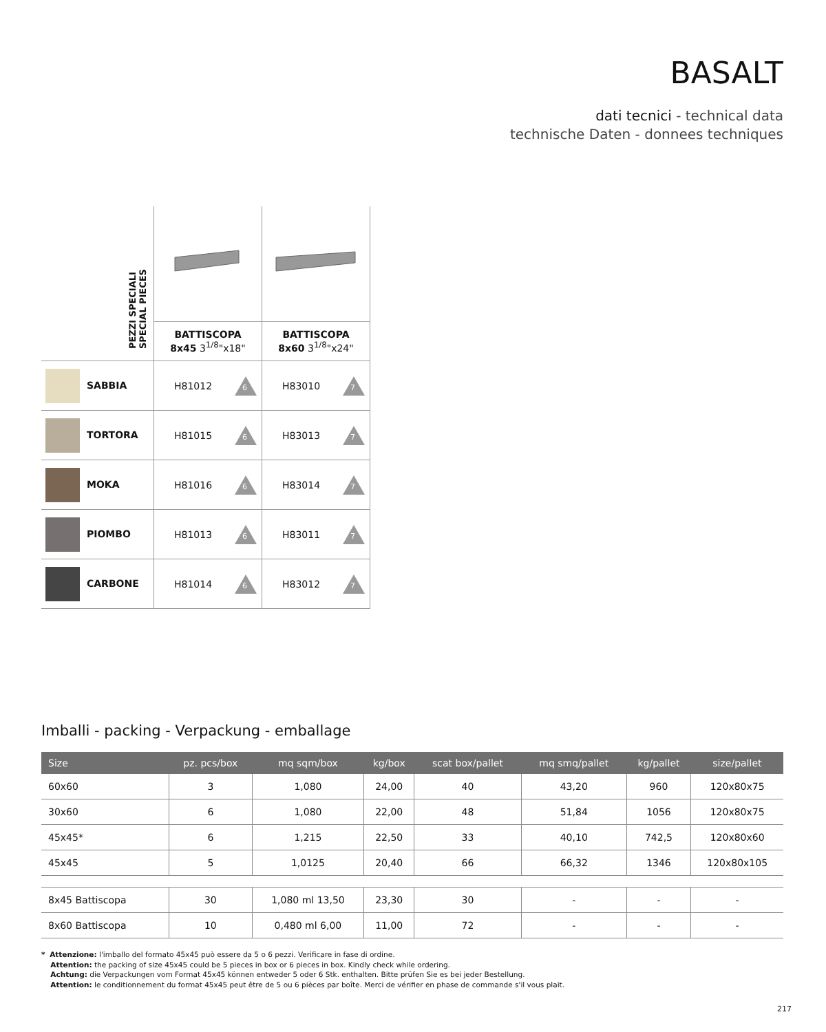BASALT
dati tecnici - technical data
technische Daten - donnees techniques
| PEZZI SPECIALI SPECIAL PIECES | | |
| | BATTISCOPA 8x45 3<sup>1/8</sup>"x18" | BATTISCOPA 8x60 3<sup>1/8</sup>"x24" |
| SABBIA | H81012 6 | H83010 7 |
| TORTORA | H81015 6 | H83013 7 |
| MOKA | H81016 6 | H83014 7 |
| PIOMBO | H81013 6 | H83011 7 |
| CARBONE | H81014 6 | H83012 7 |
Imballi - packing - Verpackung - emballage
| Size | pz. pcs/box | mq sqm/box | kg/box | scat box/pallet | mq smq/pallet | kg/pallet | size/pallet |
| --- | --- | --- | --- | --- | --- | --- | --- |
| 60x60 | 3 | 1,080 | 24,00 | 40 | 43,20 | 960 | 120x80x75 |
| 30x60 | 6 | 1,080 | 22,00 | 48 | 51,84 | 1056 | 120x80x75 |
| 45x45* | 6 | 1,215 | 22,50 | 33 | 40,10 | 742,5 | 120x80x60 |
| 45x45 | 5 | 1,0125 | 20,40 | 66 | 66,32 | 1346 | 120x80x105 |
| 8x45 Battiscopa | 30 | 1,080 ml 13,50 | 23,30 | 30 | - | - | - |
| 8x60 Battiscopa | 10 | 0,480 ml 6,00 | 11,00 | 72 | - | - | - |
* Attenzione: l'imballo del formato 45x45 può essere da 5 o 6 pezzi. Verificare in fase di ordine.
Attention: the packing of size 45x45 could be 5 pieces in box or 6 pieces in box. Kindly check while ordering.
Achtung: die Verpackungen vom Format 45x45 können entweder 5 oder 6 Stk. enthalten. Bitte prüfen Sie es bei jeder Bestellung.
Attention: le conditionnement du format 45x45 peut être de 5 ou 6 pièces par boîte. Merci de vérifier en phase de commande s'il vous plait.
217